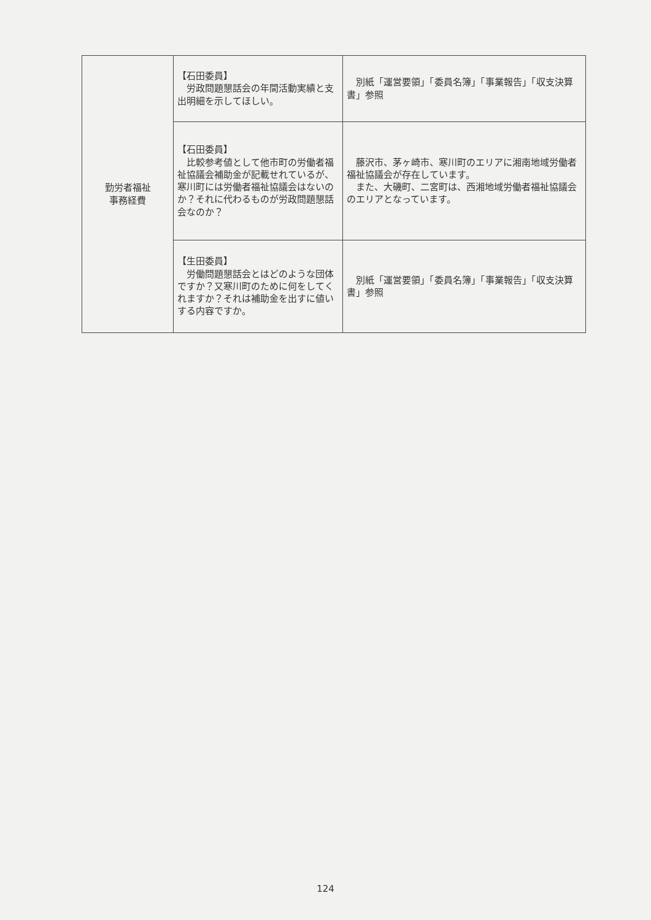| 勤労者福祉 事務経費 | 【石田委員】 労政問題懇話会の年間活動実績と支出明細を示してほしい。 | 別紙「運営要領」「委員名簿」「事業報告」「収支決算書」参照 |
| | 【石田委員】 比較参考値として他市町の労働者福祉協議会補助金が記載せれているが、寒川町には労働者福祉協議会はないのか？それに代わるものが労政問題懇話会なのか？ | 藤沢市、茅ヶ崎市、寒川町のエリアに湘南地域労働者福祉協議会が存在しています。 また、大磯町、二宮町は、西湘地域労働者福祉協議会のエリアとなっています。 |
| | 【生田委員】 労働問題懇話会とはどのような団体ですか？又寒川町のために何をしてくれますか？それは補助金を出すに値いする内容ですか。 | 別紙「運営要領」「委員名簿」「事業報告」「収支決算書」参照 |
124